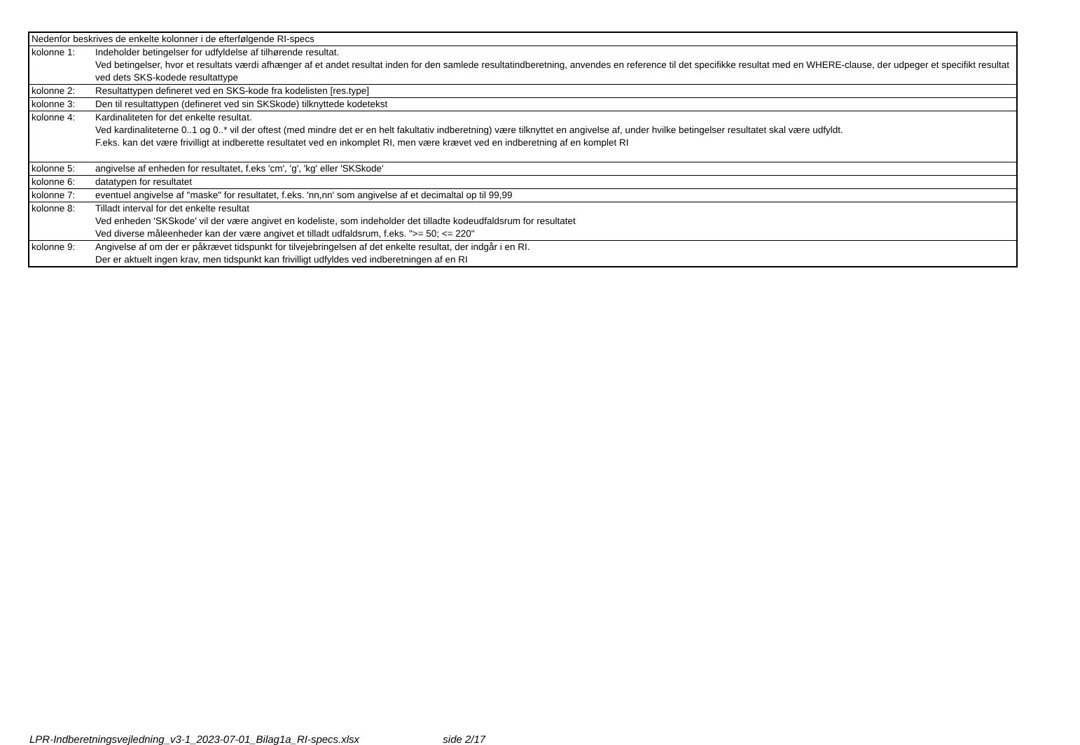| Nedenfor beskrives de enkelte kolonner i de efterfølgende RI-specs | |
| kolonne 1: | Indeholder betingelser for udfyldelse af tilhørende resultat. Ved betingelser, hvor et resultats værdi afhænger af et andet resultat inden for den samlede resultatindberetning, anvendes en reference til det specifikke resultat med en WHERE-clause, der udpeger et specifikt resultat ved dets SKS-kodede resultattype |
| kolonne 2: | Resultattypen defineret ved en SKS-kode fra kodelisten [res.type] |
| kolonne 3: | Den til resultattypen (defineret ved sin SKSkode) tilknyttede kodetekst |
| kolonne 4: | Kardinaliteten for det enkelte resultat. Ved kardinaliteterne 0..1 og 0..* vil der oftest (med mindre det er en helt fakultativ indberetning) være tilknyttet en angivelse af, under hvilke betingelser resultatet skal være udfyldt. F.eks. kan det være frivilligt at indberette resultatet ved en inkomplet RI, men være krævet ved en indberetning af en komplet RI |
| kolonne 5: | angivelse af enheden for resultatet, f.eks 'cm', 'g', 'kg' eller 'SKSkode' |
| kolonne 6: | datatypen for resultatet |
| kolonne 7: | eventuel angivelse af "maske" for resultatet, f.eks. 'nn,nn' som angivelse af et decimaltal op til 99,99 |
| kolonne 8: | Tilladt interval for det enkelte resultat Ved enheden 'SKSkode' vil der være angivet en kodeliste, som indeholder det tilladte kodeudfaldsrum for resultatet Ved diverse måleenheder kan der være angivet et tilladt udfaldsrum, f.eks. ">= 50; <= 220" |
| kolonne 9: | Angivelse af om der er påkrævet tidspunkt for tilvejebringelsen af det enkelte resultat, der indgår i en RI. Der er aktuelt ingen krav, men tidspunkt kan frivilligt udfyldes ved indberetningen af en RI |
LPR-Indberetningsvejledning_v3-1_2023-07-01_Bilag1a_RI-specs.xlsx side 2/17